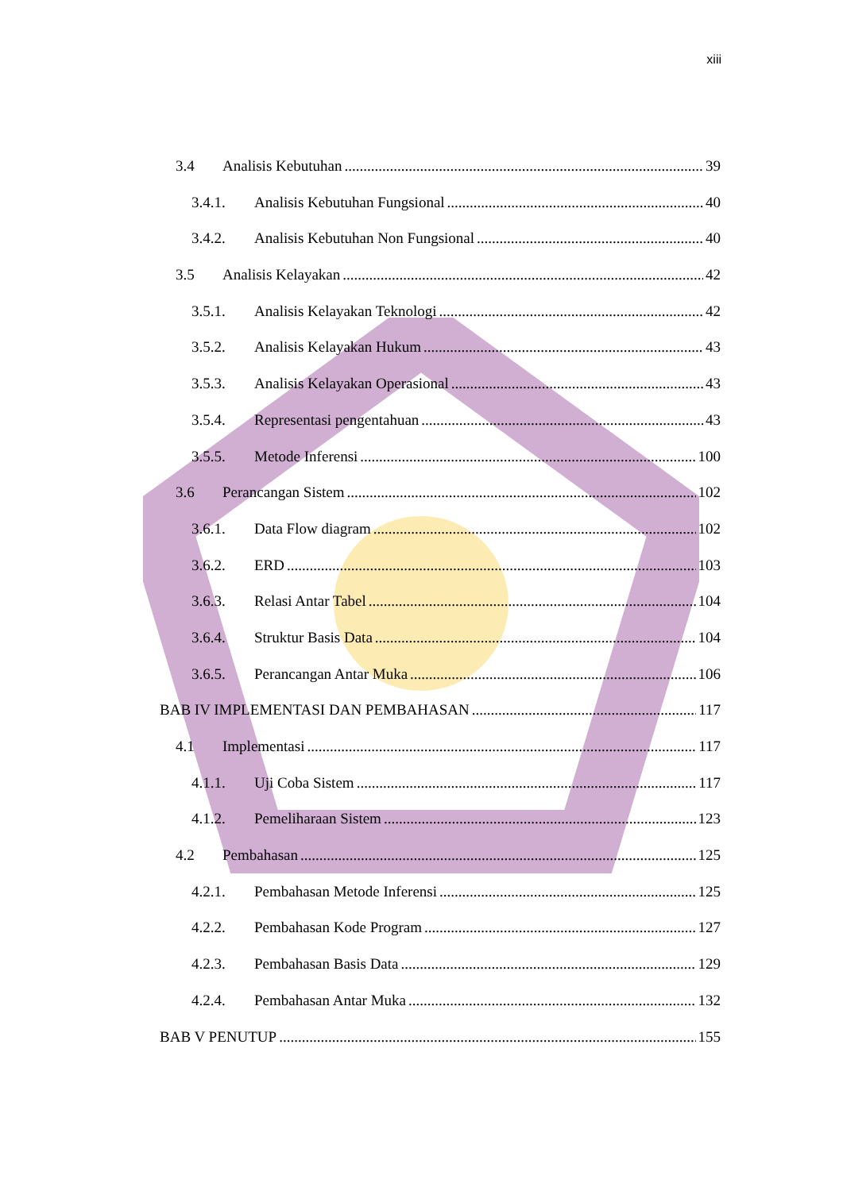xiii
3.4 Analisis Kebutuhan 39
3.4.1. Analisis Kebutuhan Fungsional 40
3.4.2. Analisis Kebutuhan Non Fungsional 40
3.5 Analisis Kelayakan 42
3.5.1. Analisis Kelayakan Teknologi 42
3.5.2. Analisis Kelayakan Hukum 43
3.5.3. Analisis Kelayakan Operasional 43
3.5.4. Representasi pengentahuan 43
3.5.5. Metode Inferensi 100
3.6 Perancangan Sistem 102
3.6.1. Data Flow diagram 102
3.6.2. ERD 103
3.6.3. Relasi Antar Tabel 104
3.6.4. Struktur Basis Data 104
3.6.5. Perancangan Antar Muka 106
BAB IV IMPLEMENTASI DAN PEMBAHASAN 117
4.1 Implementasi 117
4.1.1. Uji Coba Sistem 117
4.1.2. Pemeliharaan Sistem 123
4.2 Pembahasan 125
4.2.1. Pembahasan Metode Inferensi 125
4.2.2. Pembahasan Kode Program 127
4.2.3. Pembahasan Basis Data 129
4.2.4. Pembahasan Antar Muka 132
BAB V PENUTUP 155